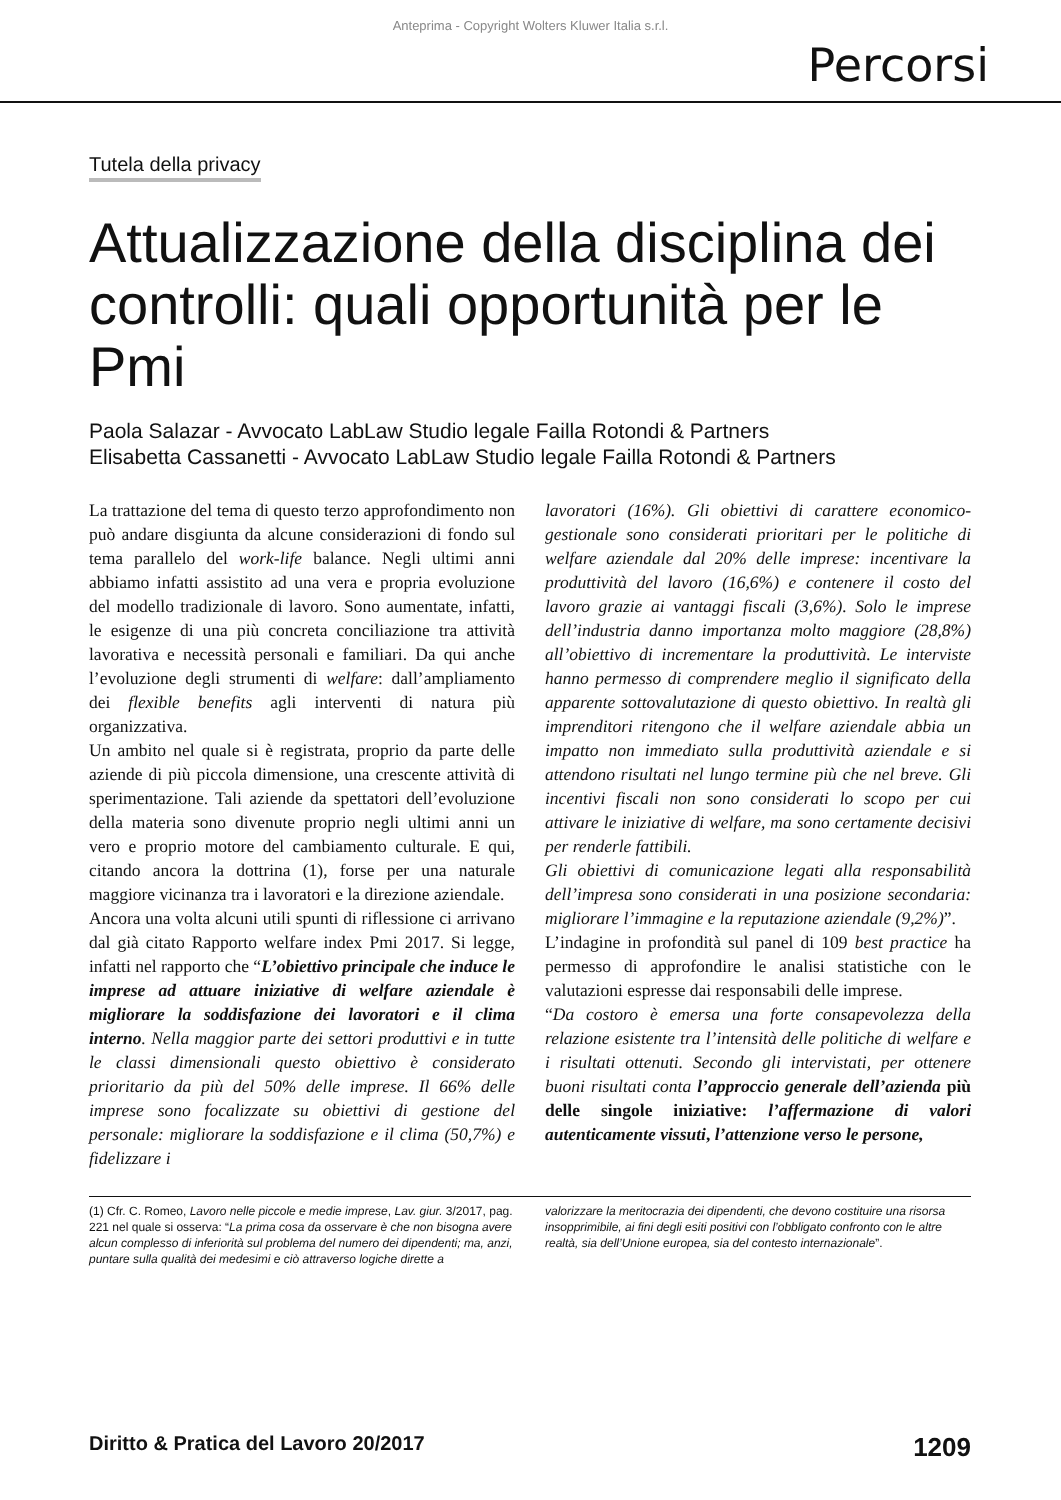Anteprima - Copyright Wolters Kluwer Italia s.r.l.
Percorsi
Tutela della privacy
Attualizzazione della disciplina dei controlli: quali opportunità per le Pmi
Paola Salazar - Avvocato LabLaw Studio legale Failla Rotondi & Partners
Elisabetta Cassanetti - Avvocato LabLaw Studio legale Failla Rotondi & Partners
La trattazione del tema di questo terzo approfondimento non può andare disgiunta da alcune considerazioni di fondo sul tema parallelo del work-life balance. Negli ultimi anni abbiamo infatti assistito ad una vera e propria evoluzione del modello tradizionale di lavoro. Sono aumentate, infatti, le esigenze di una più concreta conciliazione tra attività lavorativa e necessità personali e familiari. Da qui anche l’evoluzione degli strumenti di welfare: dall’ampliamento dei flexible benefits agli interventi di natura più organizzativa.
Un ambito nel quale si è registrata, proprio da parte delle aziende di più piccola dimensione, una crescente attività di sperimentazione. Tali aziende da spettatori dell’evoluzione della materia sono divenute proprio negli ultimi anni un vero e proprio motore del cambiamento culturale. E qui, citando ancora la dottrina (1), forse per una naturale maggiore vicinanza tra i lavoratori e la direzione aziendale.
Ancora una volta alcuni utili spunti di riflessione ci arrivano dal già citato Rapporto welfare index Pmi 2017. Si legge, infatti nel rapporto che “L’obiettivo principale che induce le imprese ad attuare iniziative di welfare aziendale è migliorare la soddisfazione dei lavoratori e il clima interno. Nella maggior parte dei settori produttivi e in tutte le classi dimensionali questo obiettivo è considerato prioritario da più del 50% delle imprese. Il 66% delle imprese sono focalizzate su obiettivi di gestione del personale: migliorare la soddisfazione e il clima (50,7%) e fidelizzare i
lavoratori (16%). Gli obiettivi di carattere economico-gestionale sono considerati prioritari per le politiche di welfare aziendale dal 20% delle imprese: incentivare la produttività del lavoro (16,6%) e contenere il costo del lavoro grazie ai vantaggi fiscali (3,6%). Solo le imprese dell’industria danno importanza molto maggiore (28,8%) all’obiettivo di incrementare la produttività. Le interviste hanno permesso di comprendere meglio il significato della apparente sottovalutazione di questo obiettivo. In realtà gli imprenditori ritengono che il welfare aziendale abbia un impatto non immediato sulla produttività aziendale e si attendono risultati nel lungo termine più che nel breve. Gli incentivi fiscali non sono considerati lo scopo per cui attivare le iniziative di welfare, ma sono certamente decisivi per renderle fattibili.
Gli obiettivi di comunicazione legati alla responsabilità dell’impresa sono considerati in una posizione secondaria: migliorare l’immagine e la reputazione aziendale (9,2%)”.
L’indagine in profondità sul panel di 109 best practice ha permesso di approfondire le analisi statistiche con le valutazioni espresse dai responsabili delle imprese.
“Da costoro è emersa una forte consapevolezza della relazione esistente tra l’intensità delle politiche di welfare e i risultati ottenuti. Secondo gli intervistati, per ottenere buoni risultati conta l’approccio generale dell’azienda più delle singole iniziative: l’affermazione di valori autenticamente vissuti, l’attenzione verso le persone,
(1) Cfr. C. Romeo, Lavoro nelle piccole e medie imprese, Lav. giur. 3/2017, pag. 221 nel quale si osserva: “La prima cosa da osservare è che non bisogna avere alcun complesso di inferiorità sul problema del numero dei dipendenti; ma, anzi, puntare sulla qualità dei medesimi e ciò attraverso logiche dirette a
valorizzare la meritocrazia dei dipendenti, che devono costituire una risorsa insopprimibile, ai fini degli esiti positivi con l’obbligato confronto con le altre realtà, sia dell’Unione europea, sia del contesto internazionale”.
Diritto & Pratica del Lavoro 20/2017 1209